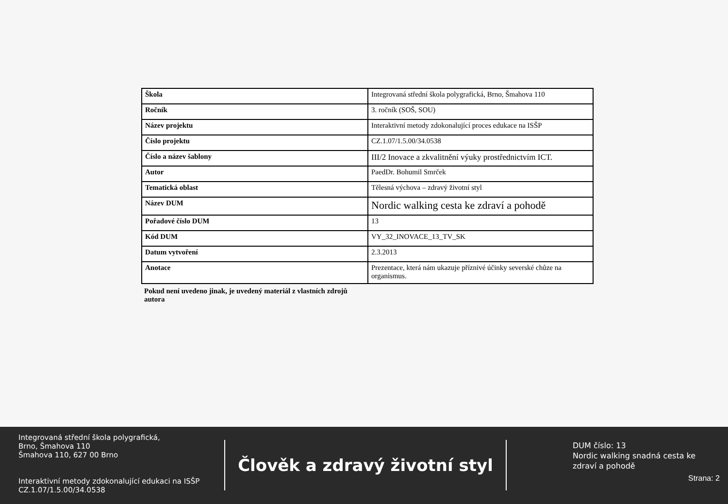| Škola | Integrovaná střední škola polygrafická, Brno, Šmahova 110 |
| Ročník | 3. ročník (SOŠ, SOU) |
| Název projektu | Interaktivní metody zdokonalující proces edukace na ISŠP |
| Číslo projektu | CZ.1.07/1.5.00/34.0538 |
| Číslo a název šablony | III/2 Inovace a zkvalitnění výuky prostřednictvím ICT. |
| Autor | PaedDr. Bohumil Smrček |
| Tematická oblast | Tělesná výchova – zdravý životní styl |
| Název DUM | Nordic walking cesta ke zdraví a pohodě |
| Pořadové číslo DUM | 13 |
| Kód DUM | VY_32_INOVACE_13_TV_SK |
| Datum vytvoření | 2.3.2013 |
| Anotace | Prezentace, která nám ukazuje příznivé účinky severské chůze na organismus. |
Pokud není uvedeno jinak, je uvedený materiál z vlastních zdrojů autora
Integrovaná střední škola polygrafická,
Brno, Šmahova 110
Šmahova 110, 627 00 Brno
Interaktivní metody zdokonalující edukaci na ISŠP
CZ.1.07/1.5.00/34.0538
Člověk a zdravý životní styl
DUM číslo: 13
Nordic walking snadná cesta ke zdraví a pohodě
Strana: 2